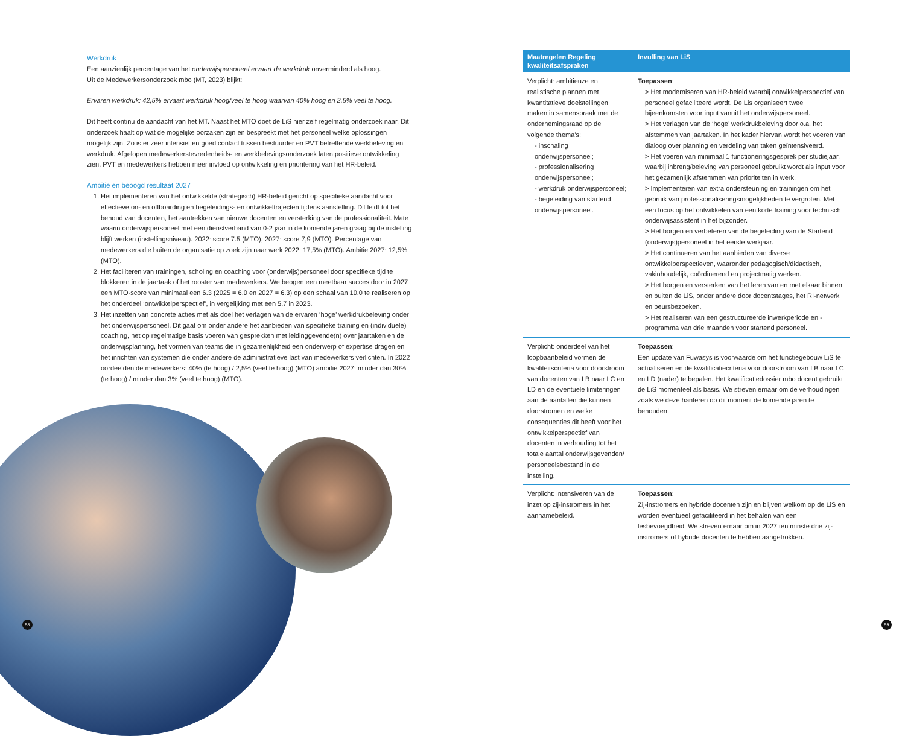Werkdruk
Een aanzienlijk percentage van het onderwijspersoneel ervaart de werkdruk onverminderd als hoog.
Uit de Medewerkersonderzoek mbo (MT, 2023) blijkt:
Ervaren werkdruk: 42,5% ervaart werkdruk hoog/veel te hoog waarvan 40% hoog en 2,5% veel te hoog.
Dit heeft continu de aandacht van het MT. Naast het MTO doet de LiS hier zelf regelmatig onderzoek naar. Dit onderzoek haalt op wat de mogelijke oorzaken zijn en bespreekt met het personeel welke oplossingen mogelijk zijn. Zo is er zeer intensief en goed contact tussen bestuurder en PVT betreffende werkbeleving en werkdruk. Afgelopen medewerkerstevredenheids- en werkbelevingsonderzoek laten positieve ontwikkeling zien. PVT en medewerkers hebben meer invloed op ontwikkeling en prioritering van het HR-beleid.
Ambitie en beoogd resultaat 2027
1. Het implementeren van het ontwikkelde (strategisch) HR-beleid gericht op specifieke aandacht voor effectieve on- en offboarding en begeleidings- en ontwikkeltrajecten tijdens aanstelling. Dit leidt tot het behoud van docenten, het aantrekken van nieuwe docenten en versterking van de professionaliteit. Mate waarin onderwijspersoneel met een dienstverband van 0-2 jaar in de komende jaren graag bij de instelling blijft werken (instellingsniveau). 2022: score 7.5 (MTO), 2027: score 7,9 (MTO). Percentage van medewerkers die buiten de organisatie op zoek zijn naar werk 2022: 17,5% (MTO). Ambitie 2027: 12,5% (MTO).
2. Het faciliteren van trainingen, scholing en coaching voor (onderwijs)personeel door specifieke tijd te blokkeren in de jaartaak of het rooster van medewerkers. We beogen een meetbaar succes door in 2027 een MTO-score van minimaal een 6.3 (2025 = 6.0 en 2027 = 6.3) op een schaal van 10.0 te realiseren op het onderdeel ‘ontwikkelperspectief’, in vergelijking met een 5.7 in 2023.
3. Het inzetten van concrete acties met als doel het verlagen van de ervaren ‘hoge’ werkdrukbeleving onder het onderwijspersoneel. Dit gaat om onder andere het aanbieden van specifieke training en (individuele) coaching, het op regelmatige basis voeren van gesprekken met leidinggevende(n) over jaartaken en de onderwijsplanning, het vormen van teams die in gezamenlijkheid een onderwerp of expertise dragen en het inrichten van systemen die onder andere de administratieve last van medewerkers verlichten. In 2022 oordeelden de medewerkers: 40% (te hoog) / 2,5% (veel te hoog) (MTO) ambitie 2027: minder dan 30% (te hoog) / minder dan 3% (veel te hoog) (MTO).
| Maatregelen Regeling kwaliteitsafspraken | Invulling van LiS |
| --- | --- |
| Verplicht: ambitieuze en realistische plannen met kwantitatieve doelstellingen maken in samenspraak met de ondernemingsraad op de volgende thema’s: - inschaling onderwijspersoneel; - professionalisering onderwijspersoneel; - werkdruk onderwijspersoneel; - begeleiding van startend onderwijspersoneel. | Toepassen : > Het moderniseren van HR-beleid waarbij ontwikkelperspectief van personeel gefaciliteerd wordt. De Lis organiseert twee bijeenkomsten voor input vanuit het onderwijspersoneel. > Het verlagen van de ‘hoge’ werkdrukbeleving door o.a. het afstemmen van jaartaken. In het kader hiervan wordt het voeren van dialoog over planning en verdeling van taken geïntensiveerd. > Het voeren van minimaal 1 functioneringsgesprek per studiejaar, waarbij inbreng/beleving van personeel gebruikt wordt als input voor het gezamenlijk afstemmen van prioriteiten in werk. > Implementeren van extra ondersteuning en trainingen om het gebruik van professionaliseringsmogelijkheden te vergroten. Met een focus op het ontwikkelen van een korte training voor technisch onderwijsassistent in het bijzonder. > Het borgen en verbeteren van de begeleiding van de Startend (onderwijs)personeel in het eerste werkjaar. > Het continueren van het aanbieden van diverse ontwikkelperspectieven, waaronder pedagogisch/didactisch, vakinhoudelijk, coördinerend en projectmatig werken. > Het borgen en versterken van het leren van en met elkaar binnen en buiten de LiS, onder andere door docentstages, het RI-netwerk en beursbezoeken. > Het realiseren van een gestructureerde inwerkperiode en -programma van drie maanden voor startend personeel. |
| Verplicht: onderdeel van het loopbaanbeleid vormen de kwaliteitscriteria voor doorstroom van docenten van LB naar LC en LD en de eventuele limiteringen aan de aantallen die kunnen doorstromen en welke consequenties dit heeft voor het ontwikkelperspectief van docenten in verhouding tot het totale aantal onderwijsgevenden/ personeelsbestand in de instelling. | Toepassen : Een update van Fuwasys is voorwaarde om het functiegebouw LiS te actualiseren en de kwalificatiecriteria voor doorstroom van LB naar LC en LD (nader) te bepalen. Het kwalificatiedossier mbo docent gebruikt de LiS momenteel als basis. We streven ernaar om de verhoudingen zoals we deze hanteren op dit moment de komende jaren te behouden. |
| Verplicht: intensiveren van de inzet op zij-instromers in het aannamebeleid. | Toepassen : Zij-instromers en hybride docenten zijn en blijven welkom op de LiS en worden eventueel gefaciliteerd in het behalen van een lesbevoegdheid. We streven ernaar om in 2027 ten minste drie zij-instromers of hybride docenten te hebben aangetrokken. |
58 59